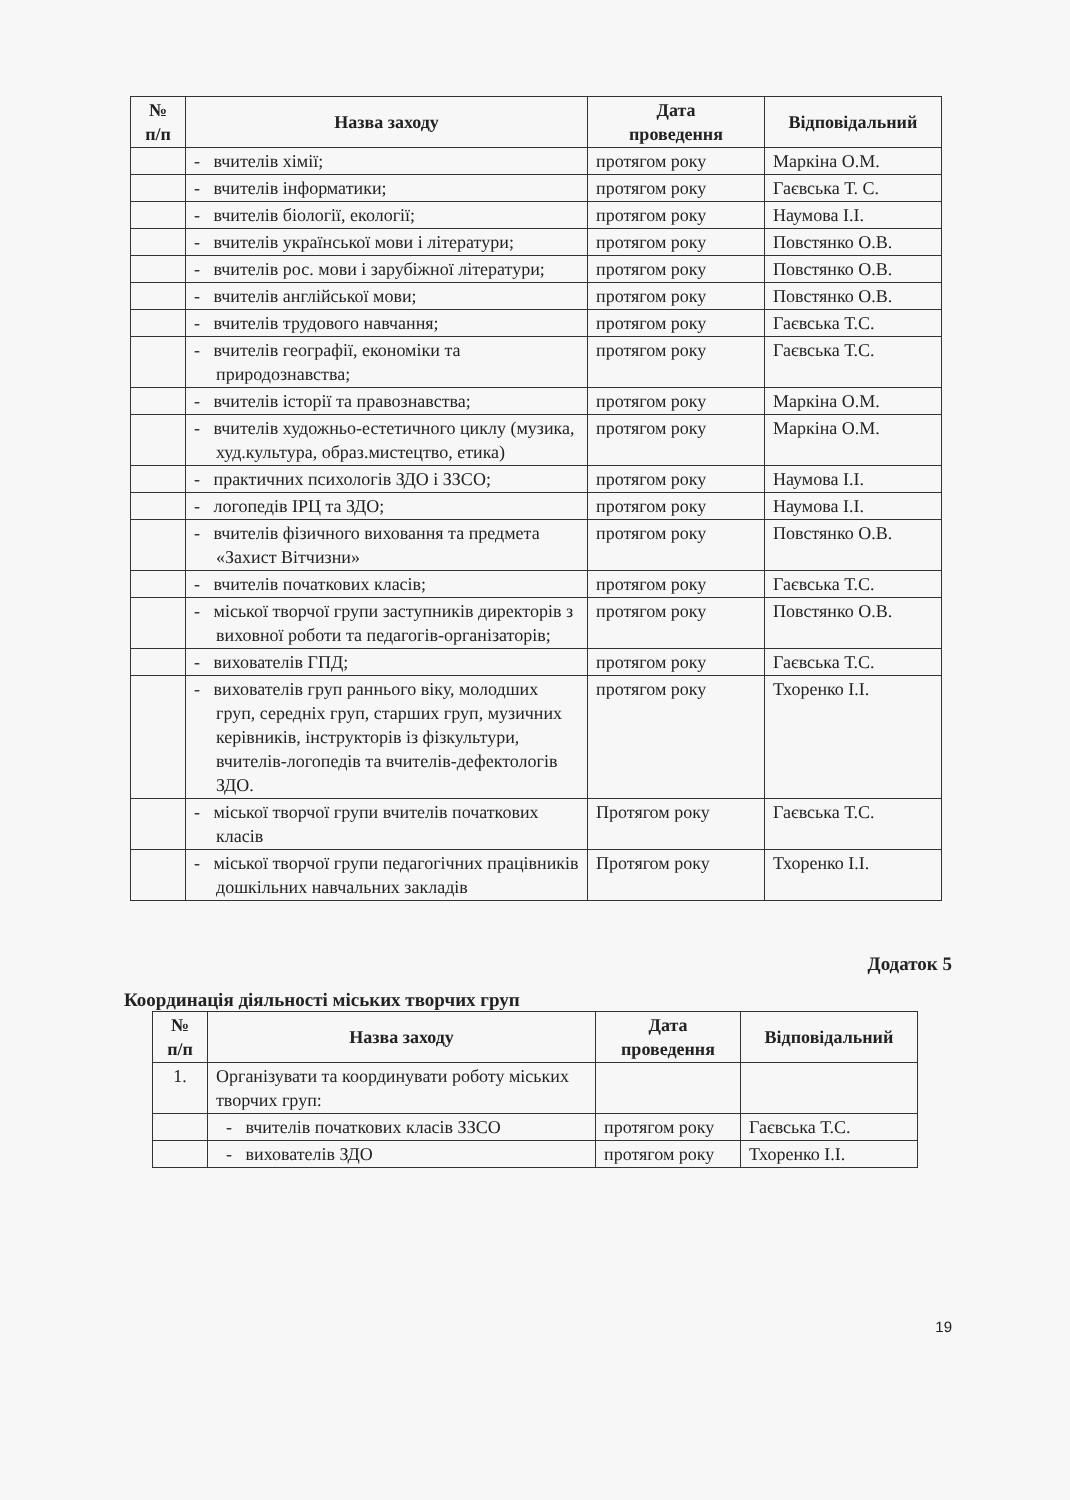| № п/п | Назва заходу | Дата проведення | Відповідальний |
| --- | --- | --- | --- |
| | - вчителів хімії; | протягом року | Маркіна О.М. |
| | - вчителів інформатики; | протягом року | Гаєвська Т. С. |
| | - вчителів біології, екології; | протягом року | Наумова І.І. |
| | - вчителів української мови і літератури; | протягом року | Повстянко О.В. |
| | - вчителів рос. мови і зарубіжної літератури; | протягом року | Повстянко О.В. |
| | - вчителів англійської мови; | протягом року | Повстянко О.В. |
| | - вчителів трудового навчання; | протягом року | Гаєвська Т.С. |
| | - вчителів географії, економіки та природознавства; | протягом року | Гаєвська Т.С. |
| | - вчителів історії та правознавства; | протягом року | Маркіна О.М. |
| | - вчителів художньо-естетичного циклу (музика, худ.культура, образ.мистецтво, етика) | протягом року | Маркіна О.М. |
| | - практичних психологів ЗДО і ЗЗСО; | протягом року | Наумова І.І. |
| | - логопедів ІРЦ та ЗДО; | протягом року | Наумова І.І. |
| | - вчителів фізичного виховання та предмета «Захист Вітчизни» | протягом року | Повстянко О.В. |
| | - вчителів початкових класів; | протягом року | Гаєвська Т.С. |
| | - міської творчої групи заступників директорів з виховної роботи та педагогів-організаторів; | протягом року | Повстянко О.В. |
| | - вихователів ГПД; | протягом року | Гаєвська Т.С. |
| | - вихователів груп раннього віку, молодших груп, середніх груп, старших груп, музичних керівників, інструкторів із фізкультури, вчителів-логопедів та вчителів-дефектологів ЗДО. | протягом року | Тхоренко І.І. |
| | - міської творчої групи вчителів початкових класів | Протягом року | Гаєвська Т.С. |
| | - міської творчої групи педагогічних працівників дошкільних навчальних закладів | Протягом року | Тхоренко І.І. |
Додаток 5
Координація діяльності міських творчих груп
| № п/п | Назва заходу | Дата проведення | Відповідальний |
| --- | --- | --- | --- |
| 1. | Організувати та координувати роботу міських творчих груп: | | |
| | - вчителів початкових класів ЗЗСО | протягом року | Гаєвська Т.С. |
| | - вихователів ЗДО | протягом року | Тхоренко І.І. |
19